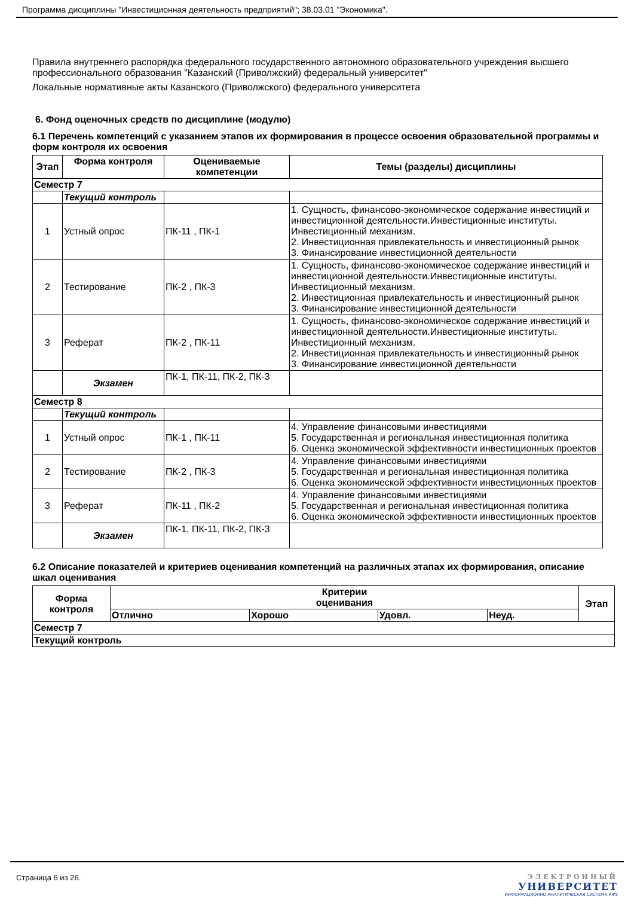Программа дисциплины "Инвестиционная деятельность предприятий"; 38.03.01 "Экономика".
Правила внутреннего распорядка федерального государственного автономного образовательного учреждения высшего профессионального образования "Казанский (Приволжский) федеральный университет"
Локальные нормативные акты Казанского (Приволжского) федерального университета
6. Фонд оценочных средств по дисциплине (модулю)
6.1 Перечень компетенций с указанием этапов их формирования в процессе освоения образовательной программы и форм контроля их освоения
| Этап | Форма контроля | Оцениваемые компетенции | Темы (разделы) дисциплины |
| --- | --- | --- | --- |
| Семестр 7 | | | |
| | Текущий контроль | | |
| 1 | Устный опрос | ПК-11 , ПК-1 | 1. Сущность, финансово-экономическое содержание инвестиций и инвестиционной деятельности.Инвестиционные институты. Инвестиционный механизм. 2. Инвестиционная привлекательность и инвестиционный рынок 3. Финансирование инвестиционной деятельности |
| 2 | Тестирование | ПК-2 , ПК-3 | 1. Сущность, финансово-экономическое содержание инвестиций и инвестиционной деятельности.Инвестиционные институты. Инвестиционный механизм. 2. Инвестиционная привлекательность и инвестиционный рынок 3. Финансирование инвестиционной деятельности |
| 3 | Реферат | ПК-2 , ПК-11 | 1. Сущность, финансово-экономическое содержание инвестиций и инвестиционной деятельности.Инвестиционные институты. Инвестиционный механизм. 2. Инвестиционная привлекательность и инвестиционный рынок 3. Финансирование инвестиционной деятельности |
| | Экзамен | ПК-1, ПК-11, ПК-2, ПК-3 | |
| Семестр 8 | | | |
| | Текущий контроль | | |
| 1 | Устный опрос | ПК-1 , ПК-11 | 4. Управление финансовыми инвестициями 5. Государственная и региональная инвестиционная политика 6. Оценка экономической эффективности инвестиционных проектов |
| 2 | Тестирование | ПК-2 , ПК-3 | 4. Управление финансовыми инвестициями 5. Государственная и региональная инвестиционная политика 6. Оценка экономической эффективности инвестиционных проектов |
| 3 | Реферат | ПК-11 , ПК-2 | 4. Управление финансовыми инвестициями 5. Государственная и региональная инвестиционная политика 6. Оценка экономической эффективности инвестиционных проектов |
| | Экзамен | ПК-1, ПК-11, ПК-2, ПК-3 | |
6.2 Описание показателей и критериев оценивания компетенций на различных этапах их формирования, описание шкал оценивания
| Форма контроля | Критерии оценивания | | | | Этап |
| --- | --- | --- | --- | --- | --- |
| | Отлично | Хорошо | Удовл. | Неуд. | |
| Семестр 7 | | | | | |
| Текущий контроль | | | | | |
Страница 6 из 26.
ЭЛЕКТРОННЫЙ
УНИВЕРСИТЕТ
ИНФОРМАЦИОННО АНАЛИТИЧЕСКАЯ СИСТЕМА КФУ